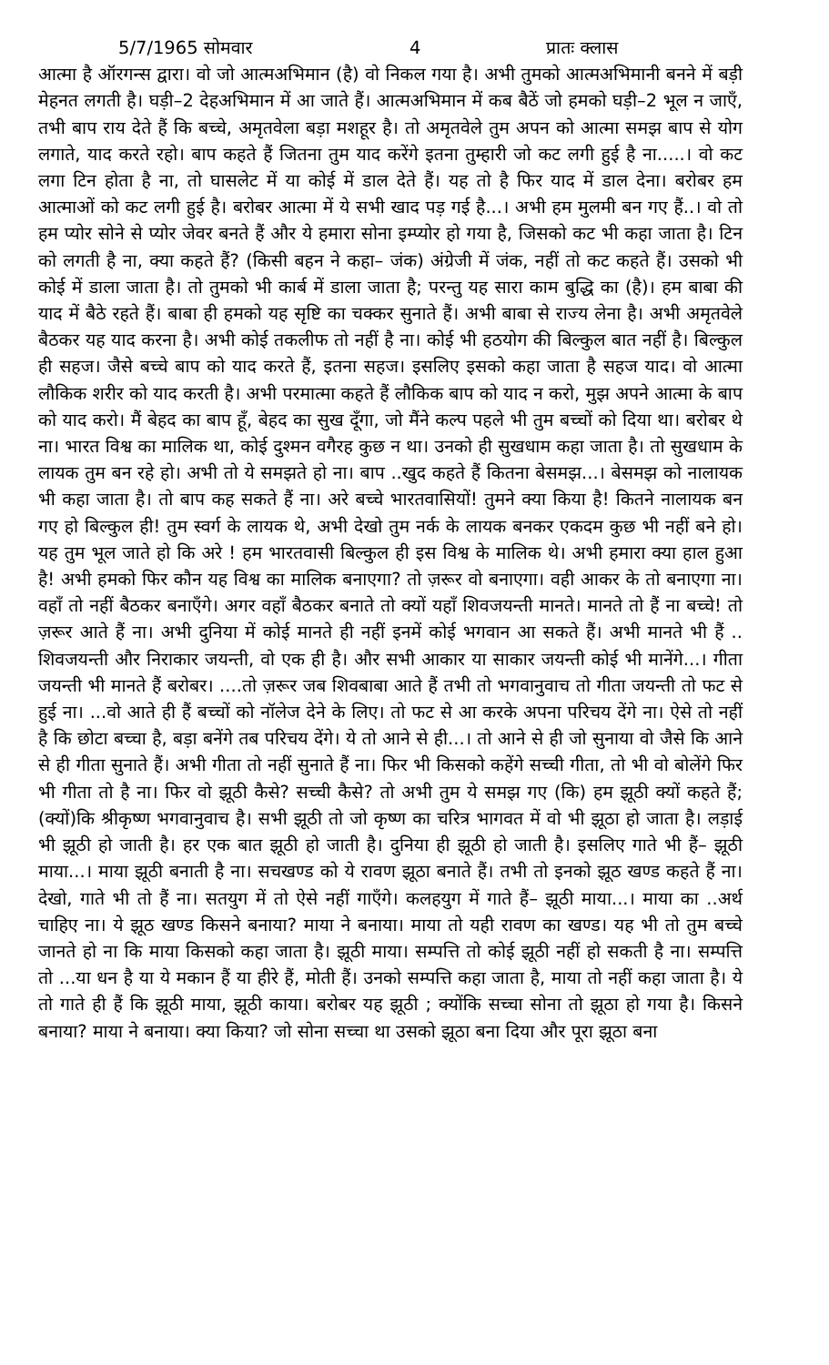5/7/1965 सोमवार 4 प्रातः क्लास
आत्मा है ऑरगन्स द्वारा। वो जो आत्मअभिमान (है) वो निकल गया है। अभी तुमको आत्मअभिमानी बनने में बड़ी मेहनत लगती है। घड़ी–2 देहअभिमान में आ जाते हैं। आत्मअभिमान में कब बैठें जो हमको घड़ी–2 भूल न जाएँ, तभी बाप राय देते हैं कि बच्चे, अमृतवेला बड़ा मशहूर है। तो अमृतवेले तुम अपन को आत्मा समझ बाप से योग लगाते, याद करते रहो। बाप कहते हैं जितना तुम याद करेंगे इतना तुम्हारी जो कट लगी हुई है ना.....। वो कट लगा टिन होता है ना, तो घासलेट में या कोई में डाल देते हैं। यह तो है फिर याद में डाल देना। बरोबर हम आत्माओं को कट लगी हुई है। बरोबर आत्मा में ये सभी खाद पड़ गई है...। अभी हम मुलमी बन गए हैं..। वो तो हम प्योर सोने से प्योर जेवर बनते हैं और ये हमारा सोना इम्प्योर हो गया है, जिसको कट भी कहा जाता है। टिन को लगती है ना, क्या कहते हैं? (किसी बहन ने कहा– जंक) अंग्रेजी में जंक, नहीं तो कट कहते हैं। उसको भी कोई में डाला जाता है। तो तुमको भी कार्ब में डाला जाता है; परन्तु यह सारा काम बुद्धि का (है)। हम बाबा की याद में बैठे रहते हैं। बाबा ही हमको यह सृष्टि का चक्कर सुनाते हैं। अभी बाबा से राज्य लेना है। अभी अमृतवेले बैठकर यह याद करना है। अभी कोई तकलीफ तो नहीं है ना। कोई भी हठयोग की बिल्कुल बात नहीं है। बिल्कुल ही सहज। जैसे बच्चे बाप को याद करते हैं, इतना सहज। इसलिए इसको कहा जाता है सहज याद। वो आत्मा लौकिक शरीर को याद करती है। अभी परमात्मा कहते हैं लौकिक बाप को याद न करो, मुझ अपने आत्मा के बाप को याद करो। मैं बेहद का बाप हूँ, बेहद का सुख दूँगा, जो मैंने कल्प पहले भी तुम बच्चों को दिया था। बरोबर थे ना। भारत विश्व का मालिक था, कोई दुश्मन वगैरह कुछ न था। उनको ही सुखधाम कहा जाता है। तो सुखधाम के लायक तुम बन रहे हो। अभी तो ये समझते हो ना। बाप ..खुद कहते हैं कितना बेसमझ...। बेसमझ को नालायक भी कहा जाता है। तो बाप कह सकते हैं ना। अरे बच्चे भारतवासियों! तुमने क्या किया है! कितने नालायक बन गए हो बिल्कुल ही! तुम स्वर्ग के लायक थे, अभी देखो तुम नर्क के लायक बनकर एकदम कुछ भी नहीं बने हो। यह तुम भूल जाते हो कि अरे ! हम भारतवासी बिल्कुल ही इस विश्व के मालिक थे। अभी हमारा क्या हाल हुआ है! अभी हमको फिर कौन यह विश्व का मालिक बनाएगा? तो ज़रूर वो बनाएगा। वही आकर के तो बनाएगा ना। वहाँ तो नहीं बैठकर बनाएँगे। अगर वहाँ बैठकर बनाते तो क्यों यहाँ शिवजयन्ती मानते। मानते तो हैं ना बच्चे! तो ज़रूर आते हैं ना। अभी दुनिया में कोई मानते ही नहीं इनमें कोई भगवान आ सकते हैं। अभी मानते भी हैं .. शिवजयन्ती और निराकार जयन्ती, वो एक ही है। और सभी आकार या साकार जयन्ती कोई भी मानेंगे...। गीता जयन्ती भी मानते हैं बरोबर। ....तो ज़रूर जब शिवबाबा आते हैं तभी तो भगवानुवाच तो गीता जयन्ती तो फट से हुई ना। ...वो आते ही हैं बच्चों को नॉलेज देने के लिए। तो फट से आ करके अपना परिचय देंगे ना। ऐसे तो नहीं है कि छोटा बच्चा है, बड़ा बनेंगे तब परिचय देंगे। ये तो आने से ही...। तो आने से ही जो सुनाया वो जैसे कि आने से ही गीता सुनाते हैं। अभी गीता तो नहीं सुनाते हैं ना। फिर भी किसको कहेंगे सच्ची गीता, तो भी वो बोलेंगे फिर भी गीता तो है ना। फिर वो झूठी कैसे? सच्ची कैसे? तो अभी तुम ये समझ गए (कि) हम झूठी क्यों कहते हैं; (क्यों)कि श्रीकृष्ण भगवानुवाच है। सभी झूठी तो जो कृष्ण का चरित्र भागवत में वो भी झूठा हो जाता है। लड़ाई भी झूठी हो जाती है। हर एक बात झूठी हो जाती है। दुनिया ही झूठी हो जाती है। इसलिए गाते भी हैं– झूठी माया...। माया झूठी बनाती है ना। सचखण्ड को ये रावण झूठा बनाते हैं। तभी तो इनको झूठ खण्ड कहते हैं ना। देखो, गाते भी तो हैं ना। सतयुग में तो ऐसे नहीं गाएँगे। कलहयुग में गाते हैं– झूठी माया...। माया का ..अर्थ चाहिए ना। ये झूठ खण्ड किसने बनाया? माया ने बनाया। माया तो यही रावण का खण्ड। यह भी तो तुम बच्चे जानते हो ना कि माया किसको कहा जाता है। झूठी माया। सम्पत्ति तो कोई झूठी नहीं हो सकती है ना। सम्पत्ति तो ...या धन है या ये मकान हैं या हीरे हैं, मोती हैं। उनको सम्पत्ति कहा जाता है, माया तो नहीं कहा जाता है। ये तो गाते ही हैं कि झूठी माया, झूठी काया। बरोबर यह झूठी ; क्योंकि सच्चा सोना तो झूठा हो गया है। किसने बनाया? माया ने बनाया। क्या किया? जो सोना सच्चा था उसको झूठा बना दिया और पूरा झूठा बना